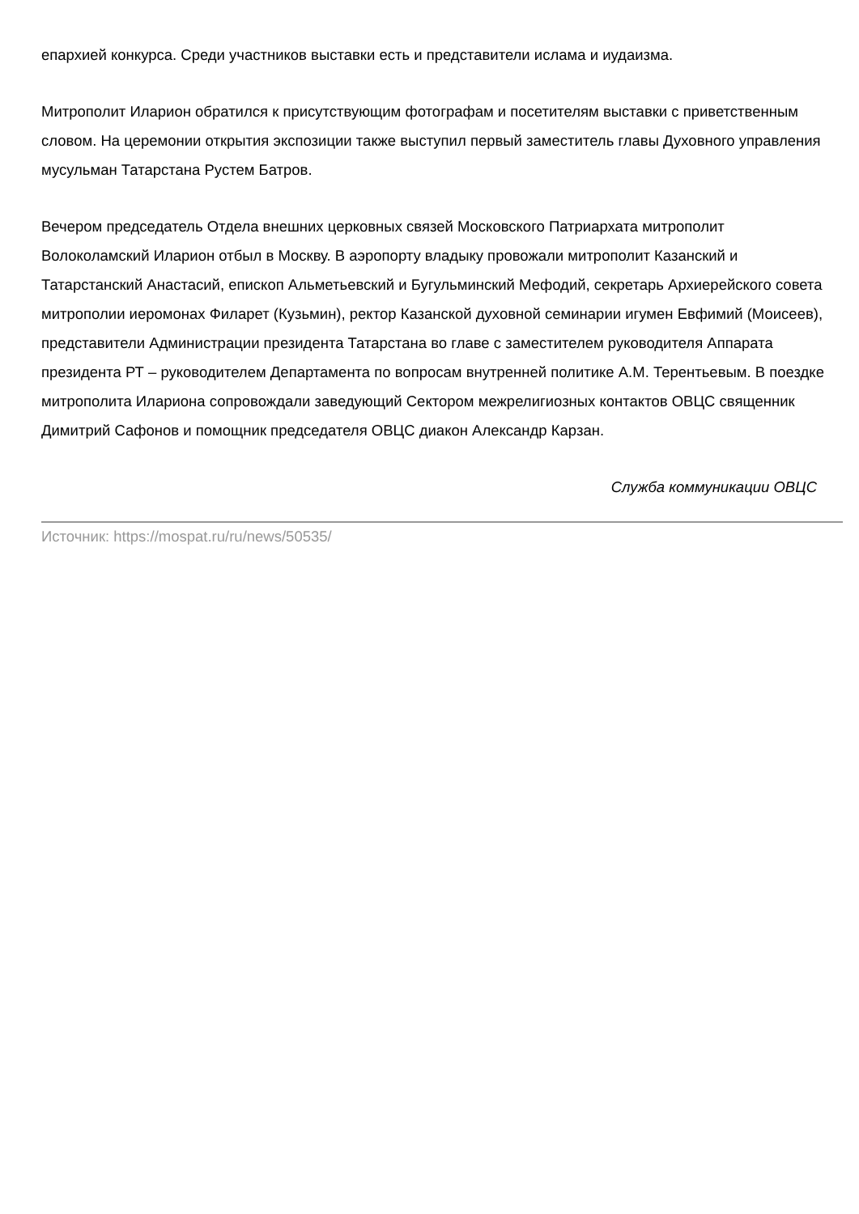епархией конкурса. Среди участников выставки есть и представители ислама и иудаизма.
Митрополит Иларион обратился к присутствующим фотографам и посетителям выставки с приветственным словом. На церемонии открытия экспозиции также выступил первый заместитель главы Духовного управления мусульман Татарстана Рустем Батров.
Вечером председатель Отдела внешних церковных связей Московского Патриархата митрополит Волоколамский Иларион отбыл в Москву. В аэропорту владыку провожали митрополит Казанский и Татарстанский Анастасий, епископ Альметьевский и Бугульминский Мефодий, секретарь Архиерейского совета митрополии иеромонах Филарет (Кузьмин), ректор Казанской духовной семинарии игумен Евфимий (Моисеев), представители Администрации президента Татарстана во главе с заместителем руководителя Аппарата президента РТ – руководителем Департамента по вопросам внутренней политике А.М. Терентьевым. В поездке митрополита Илариона сопровождали заведующий Сектором межрелигиозных контактов ОВЦС священник Димитрий Сафонов и помощник председателя ОВЦС диакон Александр Карзан.
Служба коммуникации ОВЦС
Источник: https://mospat.ru/ru/news/50535/